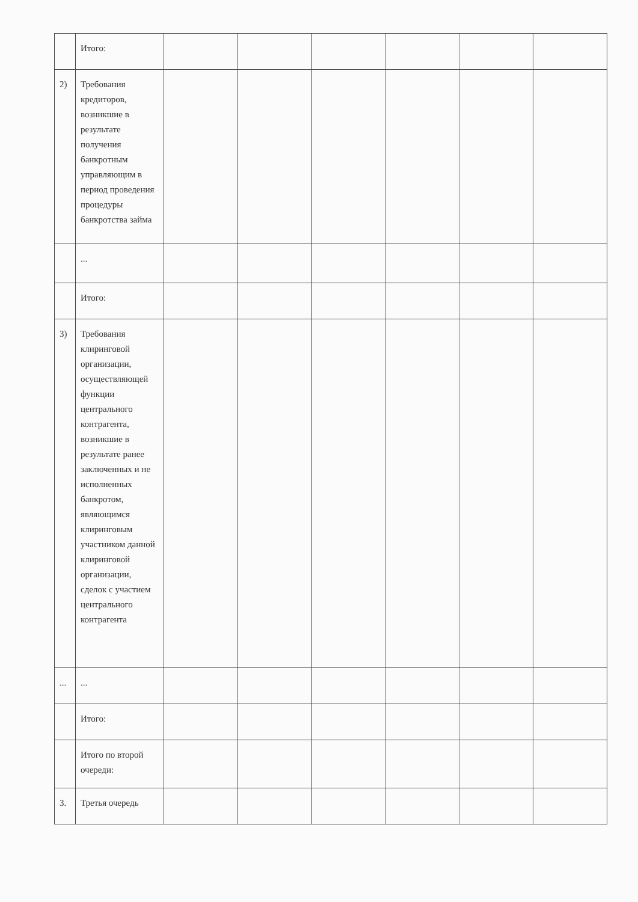| | Итого: | | | | | | |
| 2) | Требования кредиторов, возникшие в результате получения банкротным управляющим в период проведения процедуры банкротства займа | | | | | | |
| | ... | | | | | | |
| | Итого: | | | | | | |
| 3) | Требования клиринговой организации, осуществляющей функции центрального контрагента, возникшие в результате ранее заключенных и не исполненных банкротом, являющимся клиринговым участником данной клиринговой организации, сделок с участием центрального контрагента | | | | | | |
| ... | ... | | | | | | |
| | Итого: | | | | | | |
| | Итого по второй очереди: | | | | | | |
| 3. | Третья очередь | | | | | | |